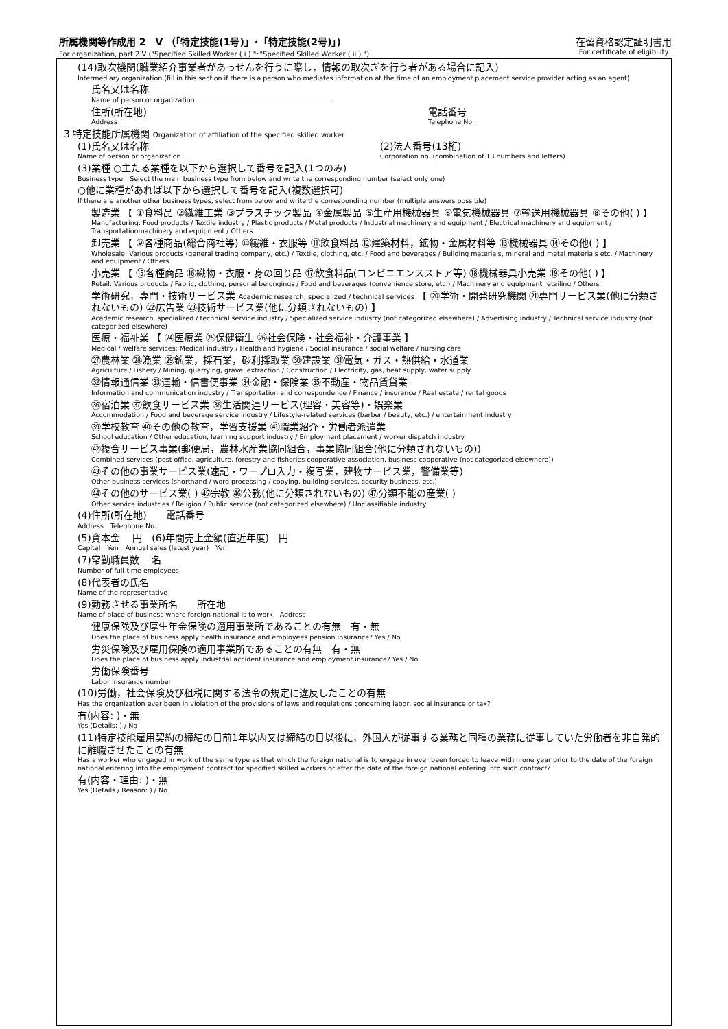所属機関等作成用 2　V （「特定技能(1号)」･「特定技能(2号)」)
For organization, part 2 V ("Specified Skilled Worker ( i ) "･"Specified Skilled Worker ( ii ) ")
在留資格認定証明書用
For certificate of eligibility
(14)取次機関(職業紹介事業者があっせんを行うに際し，情報の取次ぎを行う者がある場合に記入)
Intermediary organization (fill in this section if there is a person who mediates information at the time of an employment placement service provider acting as an agent)
氏名又は名称
Name of person or organization
住所(所在地)
Address
電話番号
Telephone No.
3 特定技能所属機関 Organization of affiliation of the specified skilled worker
(1)氏名又は名称
Name of person or organization
(2)法人番号(13桁)
Corporation no. (combination of 13 numbers and letters)
(3)業種 ○主たる業種を以下から選択して番号を記入(1つのみ)
Business type　Select the main business type from below and write the corresponding number (select only one)
○他に業種があれば以下から選択して番号を記入(複数選択可)
If there are another other business types, select from below and write the corresponding number (multiple answers possible)
製造業 【 ①食料品 ②繊維工業 ③プラスチック製品 ④金属製品 ⑤生産用機械器具 ⑥電気機械器具 ⑦輸送用機械器具 ⑧その他( ) 】
Manufacturing: Food products / Textile industry / Plastic products / Metal products / Industrial machinery and equipment / Electrical machinery and equipment / Transportationmachinery and equipment / Others
卸売業 【 ⑨各種商品(総合商社等) ⑩繊維・衣服等 ⑪飲食料品 ⑫建築材料，鉱物・金属材料等 ⑬機械器具 ⑭その他( ) 】
Wholesale: Various products (general trading company, etc.) / Textile, clothing, etc. / Food and beverages / Building materials, mineral and metal materials etc. / Machinery and equipment / Others
小売業 【 ⑮各種商品 ⑯織物・衣服・身の回り品 ⑰飲食料品(コンビニエンスストア等) ⑱機械器具小売業 ⑲その他( ) 】
Retail: Various products / Fabric, clothing, personal belongings / Food and beverages (convenience store, etc.) / Machinery and equipment retailing / Others
学術研究，専門・技術サービス業 Academic research, specialized / technical services 【 ⑳学術・開発研究機関 ㉑専門サービス業(他に分類されないもの) ㉒広告業 ㉓技術サービス業(他に分類されないもの) 】
Academic research, specialized / technical service industry / Specialized service industry (not categorized elsewhere) / Advertising industry / Technical service industry (not categorized elsewhere)
医療・福祉業 【 ㉔医療業 ㉕保健衛生 ㉖社会保険・社会福祉・介護事業 】
Medical / welfare services: Medical industry / Health and hygiene / Social insurance / social welfare / nursing care
㉗農林業 ㉘漁業 ㉙鉱業，採石業，砂利採取業 ㉚建設業 ㉛電気・ガス・熱供給・水道業
Agriculture / Fishery / Mining, quarrying, gravel extraction / Construction / Electricity, gas, heat supply, water supply
㉜情報通信業 ㉝運輸・信書便事業 ㉞金融・保険業 ㉟不動産・物品賃貸業
Information and communication industry / Transportation and correspondence / Finance / insurance / Real estate / rental goods
㊱宿泊業 ㊲飲食サービス業 ㊳生活関連サービス(理容・美容等)・娯楽業
Accommodation / Food and beverage service industry / Lifestyle-related services (barber / beauty, etc.) / entertainment industry
㊴学校教育 ㊵その他の教育，学習支援業 ㊶職業紹介・労働者派遣業
School education / Other education, learning support industry / Employment placement / worker dispatch industry
㊷複合サービス事業(郵便局，農林水産業協同組合，事業協同組合(他に分類されないもの))
Combined services (post office, agriculture, forestry and fisheries cooperative association, business cooperative (not categorized elsewhere))
㊸その他の事業サービス業(速記・ワープロ入力・複写業，建物サービス業，警備業等)
Other business services (shorthand / word processing / copying, building services, security business, etc.)
㊹その他のサービス業( ) ㊺宗教 ㊻公務(他に分類されないもの) ㊼分類不能の産業( )
Other service industries / Religion / Public service (not categorized elsewhere) / Unclassifiable industry
(4)住所(所在地)　　電話番号
Address　Telephone No.
(5)資本金 　円　(6)年間売上金額(直近年度)　円
Capital　Yen　Annual sales (latest year)　Yen
(7)常勤職員数 　名
Number of full-time employees
(8)代表者の氏名
Name of the representative
(9)勤務させる事業所名　　所在地
Name of place of business where foreign national is to work　Address
健康保険及び厚生年金保険の適用事業所であることの有無　有・無
Does the place of business apply health insurance and employees pension insurance? Yes / No
労災保険及び雇用保険の適用事業所であることの有無　有・無
Does the place of business apply industrial accident insurance and employment insurance? Yes / No
労働保険番号
Labor insurance number
(10)労働，社会保険及び租税に関する法令の規定に違反したことの有無
Has the organization ever been in violation of the provisions of laws and regulations concerning labor, social insurance or tax?
有(内容: )・無
Yes (Details: ) / No
(11)特定技能雇用契約の締結の日前1年以内又は締結の日以後に，外国人が従事する業務と同種の業務に従事していた労働者を非自発的に離職させたことの有無
Has a worker who engaged in work of the same type as that which the foreign national is to engage in ever been forced to leave within one year prior to the date of the foreign national entering into the employment contract for specified skilled workers or after the date of the foreign national entering into such contract?
有(内容・理由: )・無
Yes (Details / Reason: ) / No